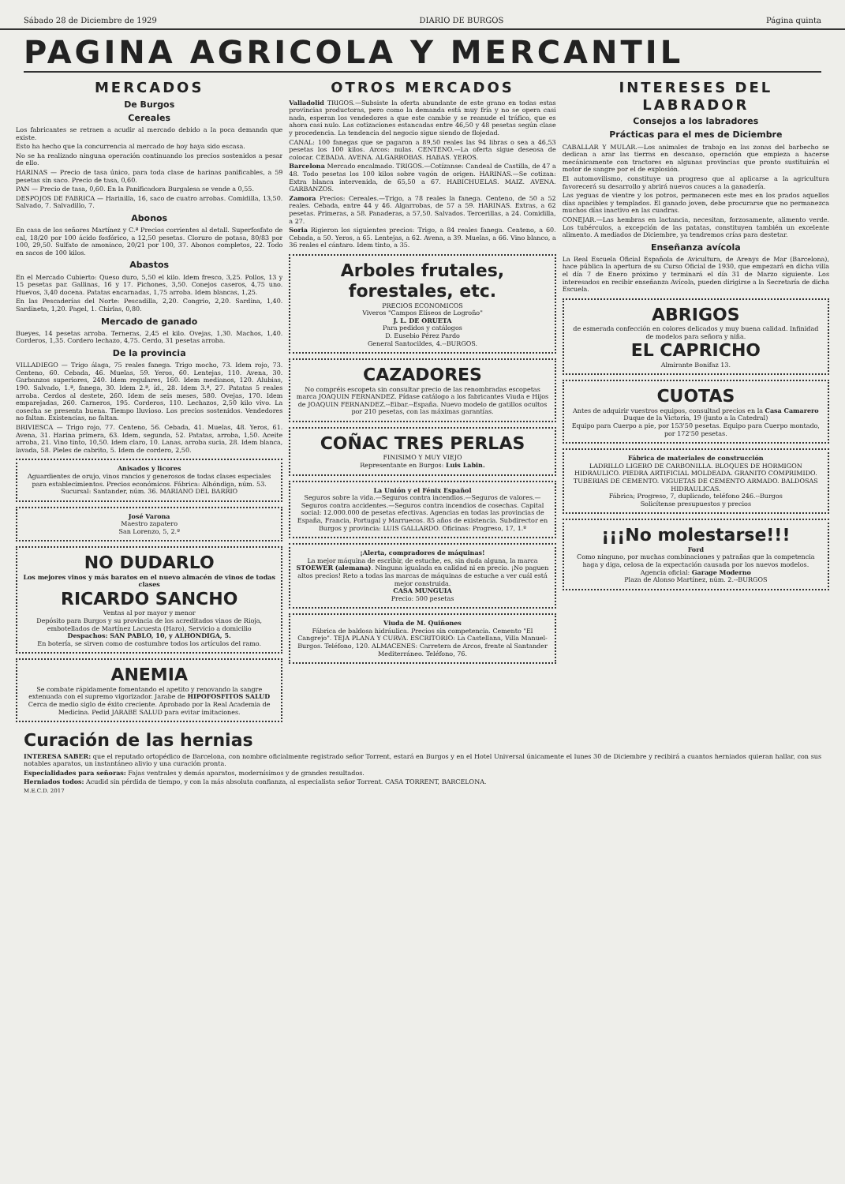Sábado 28 de Diciembre de 1929 DIARIO DE BURGOS Página quinta
PAGINA AGRICOLA Y MERCANTIL
MERCADOS
De Burgos
Cereales
Los fabricantes se retraen a acudir al mercado debido a la poca demanda que existe.
Esto ha hecho que la concurrencia al mercado de hoy haya sido escasa.
No se ha realizado ninguna operación continuando los precios sostenidos a pesar de ello.
HARINAS — Precio de tasa único, para toda clase de harinas panificables, a 59 pesetas sin saco. Precio de tasa, 0,60.
PAN — Precio de tasa, 0,60. En la Panificadora Burgalesa se vende a 0,55.
DESPOJOS DE FABRICA — Harinilla, 16, saco de cuatro arrobas. Comidilla, 13,50. Salvado, 7. Salvadillo, 7.
Abonos
En casa de los señores Martínez y C.ª Precios corrientes al detall. Superfosfato de cal, 18/20 por 100 ácido fosfórico, a 12,50 pesetas. Cloruro de potasa, 80/83 por 100, 29,50. Sulfato de amoniaco, 20/21 por 100, 37. Abonos completos, 22. Todo en sacos de 100 kilos.
Abastos
En el Mercado Cubierto: Queso duro, 5,50 el kilo. Idem fresco, 3,25. Pollos, 13 y 15 pesetas par. Gallinas, 16 y 17. Pichones, 3,50. Conejos caseros, 4,75 uno. Huevos, 3,40 docena. Patatas encarnadas, 1,75 arroba. Idem blancas, 1,25.
En las Pescaderías del Norte: Pescadilla, 2,20. Congrio, 2,20. Sardina, 1,40. Sardineta, 1,20. Pagel, 1. Chirlas, 0,80.
Mercado de ganado
Bueyes, 14 pesetas arroba. Terneras, 2,45 el kilo. Ovejas, 1,30. Machos, 1,40. Corderos, 1,35. Cordero lechazo, 4,75. Cerdo, 31 pesetas arroba.
De la provincia
VILLADIEGO — Trigo álaga, 75 reales fanega. Trigo mocho, 73. Idem rojo, 73. Centeno, 60. Cebada, 46. Muelas, 59. Yeros, 60. Lentejas, 110. Avena, 30. Garbanzos superiores, 240. Idem regulares, 160. Idem medianos, 120. Alubias, 190. Salvado, 1.ª, fanega, 30. Idem 2.ª, íd., 28. Idem 3.ª, 27. Patatas 5 reales arroba. Cerdos al destete, 260. Idem de seis meses, 580. Ovejas, 170. Idem emparejadas, 260. Carneros, 195. Corderos, 110. Lechazos, 2,50 kilo vivo. La cosecha se presenta buena. Tiempo lluvioso. Los precios sostenidos. Vendedores no faltan. Existencias, no faltan.
BRIVIESCA — Trigo rojo, 77. Centeno, 56. Cebada, 41. Muelas, 48. Yeros, 61. Avena, 31. Harina primera, 63. Idem, segunda, 52. Patatas, arroba, 1,50. Aceite arroba, 21. Vino tinto, 10,50. Idem claro, 10. Lanas, arroba sucia, 28. Idem blanca, lavada, 58. Pieles de cabrito, 5. Idem de cordero, 2,50.
Anisados y licores
Aguardientes de orujo, vinos rancios y generosos de todas clases especiales para establecimientos. Precios económicos. Fábrica: Alhóndiga, núm. 53. Sucursal: Santander, núm. 36. MARIANO DEL BARRIO
José Varona
Maestro zapatero
San Lorenzo, 5, 2.º
NO DUDARLO
Los mejores vinos y más baratos en el nuevo almacén de vinos de todas clases
RICARDO SANCHO
Ventas al por mayor y menor
Depósito para Burgos y su provincia de los acreditados vinos de Rioja, embotellados de Martínez Lacuesta (Haro), Servicio a domicilio
Despachos: SAN PABLO, 10, y ALHONDIGA, 5.
En botería, se sirven como de costumbre todos los artículos del ramo.
ANEMIA
Se combate rápidamente fomentando el apetito y renovando la sangre extenuada con el supremo vigorizador. Jarabe de HIPOFOSFITOS SALUD
Cerca de medio siglo de éxito creciente. Aprobado por la Real Academia de Medicina. Pedid JARABE SALUD para evitar imitaciones.
OTROS MERCADOS
Valladolid TRIGOS.—Subsiste la oferta abundante de este grano en todas estas provincias productoras, pero como la demanda está muy fría y no se opera casi nada, esperan los vendedores a que este cambie y se reanude el tráfico, que es ahora casi nulo. Las cotizaciones estancadas entre 46,50 y 48 pesetas según clase y procedencia. La tendencia del negocio sigue siendo de flojedad.
CANAL: 100 fanegas que se pagaron a 89,50 reales las 94 libras o sea a 46,53 pesetas los 100 kilos. Arcos: nulas. CENTENO.—La oferta sigue deseosa de colocar. CEBADA. AVENA. ALGARROBAS. HABAS. YEROS.
Barcelona Mercado encalmado. TRIGOS.—Cotízanse: Candeal de Castilla, de 47 a 48. Todo pesetas los 100 kilos sobre vagón de origen. HARINAS.—Se cotizan: Extra blanca intervenida, de 65,50 a 67. HABICHUELAS. MAIZ. AVENA. GARBANZOS.
Zamora Precios: Cereales.—Trigo, a 78 reales la fanega. Centeno, de 50 a 52 reales. Cebada, entre 44 y 46. Algarrobas, de 57 a 59. HARINAS. Extras, a 62 pesetas. Primeras, a 58. Panaderas, a 57,50. Salvados. Tercerillas, a 24. Comidilla, a 27.
Soria Rigieron los siguientes precios: Trigo, a 84 reales fanega. Centeno, a 60. Cebada, a 50. Yeros, a 65. Lentejas, a 62. Avena, a 39. Muelas, a 66. Vino blanco, a 36 reales el cántaro. Idem tinto, a 35.
Arboles frutales, forestales, etc.
PRECIOS ECONOMICOS
Viveros "Campos Elíseos de Logroño"
J. L. DE ORUETA
Para pedidos y catálogos
D. Eusebio Pérez Pardo
General Santocildes, 4.--BURGOS.
CAZADORES
No compréis escopeta sin consultar precio de las renombradas escopetas marca JOAQUIN FERNANDEZ. Pídase catálogo a los fabricantes Viuda e Hijos de JOAQUIN FERNANDEZ.--Eibar.--España. Nuevo modelo de gatillos ocultos por 210 pesetas, con las máximas garantías.
COÑAC TRES PERLAS
FINISIMO Y MUY VIEJO
Representante en Burgos: Luis Labin.
La Unión y el Fénix Español
Seguros sobre la vida.—Seguros contra incendios.—Seguros de valores.—Seguros contra accidentes.—Seguros contra incendios de cosechas. Capital social: 12.000.000 de pesetas efectivas. Agencias en todas las provincias de España, Francia, Portugal y Marruecos. 85 años de existencia. Subdirector en Burgos y provincia: LUIS GALLARDO. Oficinas: Progreso, 17, 1.º
¡Alerta, compradores de máquinas!
La mejor máquina de escribir, de estuche, es, sin duda alguna, la marca STOEWER (alemana). Ninguna igualada en calidad ni en precio. ¡No paguen altos precios! Reto a todas las marcas de máquinas de estuche a ver cuál está mejor construida.
CASA MUNGUIA
Precio: 500 pesetas
Viuda de M. Quiñones
Fábrica de baldosa hidráulica. Precios sin competencia. Cemento "El Cangrejo". TEJA PLANA Y CURVA. ESCRITORIO: La Castellana, Villa Manuel-Burgos. Teléfono, 120. ALMACENES: Carretera de Arcos, frente al Santander Mediterráneo. Teléfono, 76.
INTERESES DEL LABRADOR
Consejos a los labradores
Prácticas para el mes de Diciembre
CABALLAR Y MULAR.—Los animales de trabajo en las zonas del barbecho se dedican a arar las tierras en descanso, operación que empieza a hacerse mecánicamente con tractores en algunas provincias que pronto sustituirán el motor de sangre por el de explosión.
El automovilismo, constituye un progreso que al aplicarse a la agricultura favorecerá su desarrollo y abrirá nuevos cauces a la ganadería.
Las yeguas de vientre y los potros, permanecen este mes en los prados aquellos días apacibles y templados. El ganado joven, debe procurarse que no permanezca muchos días inactivo en las cuadras.
CONEJAR.—Las hembras en lactancia, necesitan, forzosamente, alimento verde. Los tubérculos, a excepción de las patatas, constituyen también un excelente alimento. A mediados de Diciembre, ya tendremos crías para destetar.
Enseñanza avícola
La Real Escuela Oficial Española de Avicultura, de Arenys de Mar (Barcelona), hace pública la apertura de su Curso Oficial de 1930, que empezará en dicha villa el día 7 de Enero próximo y terminará el día 31 de Marzo siguiente. Los interesados en recibir enseñanza Avícola, pueden dirigirse a la Secretaría de dicha Escuela.
ABRIGOS
de esmerada confección en colores delicados y muy buena calidad. Infinidad de modelos para señora y niña.
EL CAPRICHO
Almirante Bonifaz 13.
CUOTAS
Antes de adquirir vuestros equipos, consultad precios en la Casa Camarero
Duque de la Victoria, 19 (junto a la Catedral)
Equipo para Cuerpo a pie, por 153'50 pesetas. Equipo para Cuerpo montado, por 172'50 pesetas.
Fábrica de materiales de construcción
LADRILLO LIGERO DE CARBONILLA. BLOQUES DE HORMIGON HIDRAULICO. PIEDRA ARTIFICIAL MOLDEADA. GRANITO COMPRIMIDO. TUBERIAS DE CEMENTO. VIGUETAS DE CEMENTO ARMADO. BALDOSAS HIDRAULICAS.
Fábrica; Progreso, 7, duplicado, teléfono 246.--Burgos
Solicítense presupuestos y precios
¡¡¡No molestarse!!!
Ford
Como ninguno, por muchas combinaciones y patrañas que la competencia haga y diga, celosa de la expectación causada por los nuevos modelos.
Agencia oficial: Garage Moderno
Plaza de Alonso Martínez, núm. 2.--BURGOS
Curación de las hernias
INTERESA SABER: que el reputado ortopédico de Barcelona, con nombre oficialmente registrado señor Torrent, estará en Burgos y en el Hotel Universal únicamente el lunes 30 de Diciembre y recibirá a cuantos herniados quieran hallar, con sus notables aparatos, un instantáneo alivio y una curación pronta.
Especialidades para señoras: Fajas ventrales y demás aparatos, modernísimos y de grandes resultados.
Herniados todos: Acudid sin pérdida de tiempo, y con la más absoluta confianza, al especialista señor Torrent. CASA TORRENT, BARCELONA.
M.E.C.D. 2017